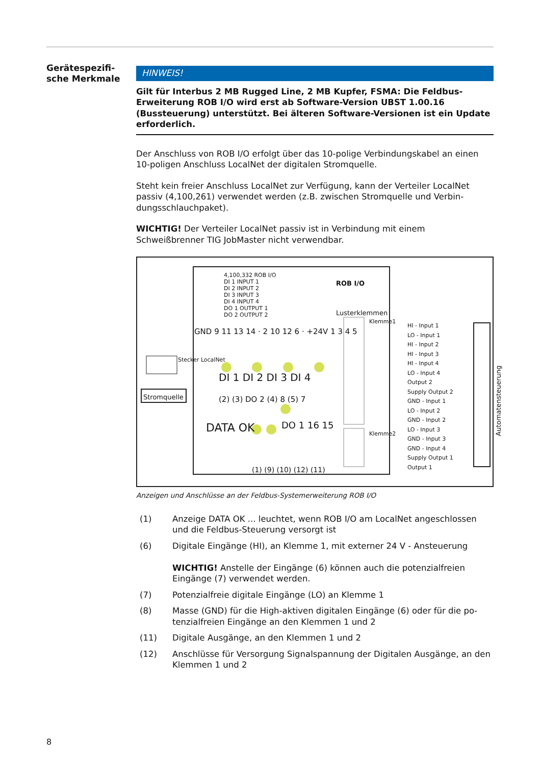Gerätespezifi-
sche Merkmale
HINWEIS!
Gilt für Interbus 2 MB Rugged Line, 2 MB Kupfer, FSMA: Die Feldbus-Erweite­rung ROB I/O wird erst ab Software-Version UBST 1.00.16 (Bussteuerung) un­terstützt. Bei älteren Software-Versionen ist ein Update erforderlich.
Der Anschluss von ROB I/O erfolgt über das 10-polige Verbindungskabel an ei­nen 10-poligen Anschluss LocalNet der digitalen Stromquelle.
Steht kein freier Anschluss LocalNet zur Verfügung, kann der Verteiler LocalNet passiv (4,100,261) verwendet werden (z.B. zwischen Stromquelle und Verbin­dungsschlauchpaket).
WICHTIG! Der Verteiler LocalNet passiv ist in Verbindung mit einem Schweißbrenner TIG JobMaster nicht verwendbar.
ROB I/O
4,100,332 ROB I/O
DI 1 INPUT 1
DI 2 INPUT 2
DI 3 INPUT 3
DI 4 INPUT 4
DO 1 OUTPUT 1
DO 2 OUTPUT 2
Lusterklemmen
Klemme1
Klemme2
HI - Input 1
LO - Input 1
HI - Input 2
HI - Input 3
HI - Input 4
LO - Input 4
Output 2
Supply Output 2
GND - Input 1
LO - Input 2
GND - Input 2
LO - Input 3
GND - Input 3
GND - Input 4
Supply Output 1
Output 1
GND 9 11 13 14 · 2 10 12 6 · +24V 1 3 4 5
DI 1 DI 2 DI 3 DI 4
(2) (3) DO 2 (4) 8 (5) 7
DATA OK DO 1 16 15
(1) (9) (10) (12) (11)
Stromquelle
Stecker LocalNet
Automatensteuerung
Anzeigen und Anschlüsse an der Feldbus-Systemerweiterung ROB I/O
(1) Anzeige DATA OK ... leuchtet, wenn ROB I/O am LocalNet angeschlos­sen und die Feldbus-Steuerung versorgt ist
(6) Digitale Eingänge (HI), an Klemme 1, mit externer 24 V - Ansteuerung
WICHTIG! Anstelle der Eingänge (6) können auch die potenzialfreien Eingänge (7) verwendet werden.
(7) Potenzialfreie digitale Eingänge (LO) an Klemme 1
(8) Masse (GND) für die High-aktiven digitalen Eingänge (6) oder für die po­tenzialfreien Eingänge an den Klemmen 1 und 2
(11) Digitale Ausgänge, an den Klemmen 1 und 2
(12) Anschlüsse für Versorgung Signalspannung der Digitalen Ausgänge, an den Klemmen 1 und 2
8